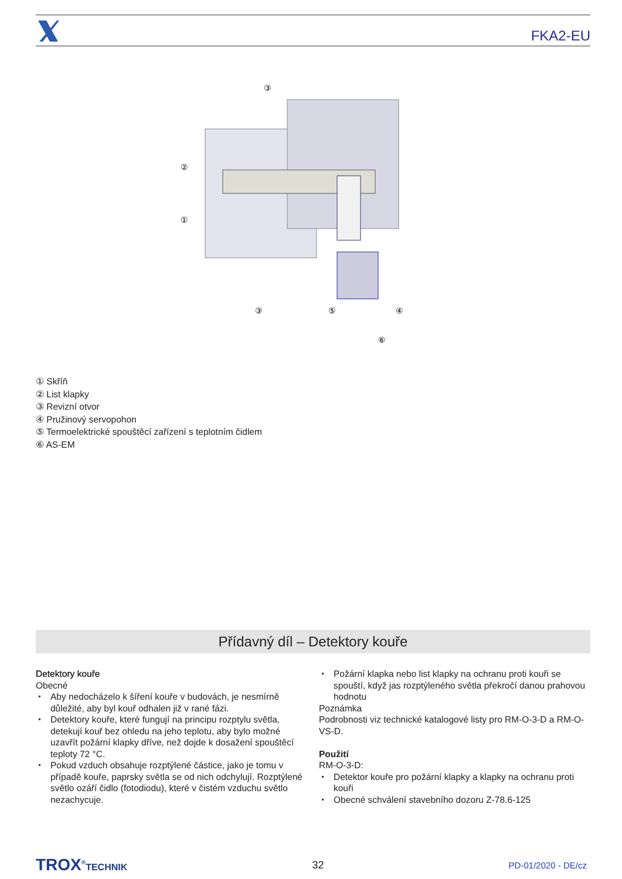FKA2-EU
③
②
①
③
⑤
④
⑥
① Skříň
② List klapky
③ Revizní otvor
④ Pružinový servopohon
⑤ Termoelektrické spouštěcí zařízení s teplotním čidlem
⑥ AS-EM
Přídavný díl – Detektory kouře
Detektory kouře
Obecné
Aby nedocházelo k šíření kouře v budovách, je nesmírně důležité, aby byl kouř odhalen již v rané fázi.
Detektory kouře, které fungují na principu rozptylu světla, detekují kouř bez ohledu na jeho teplotu, aby bylo možné uzavřít požární klapky dříve, než dojde k dosažení spouštěcí teploty 72 °C.
Pokud vzduch obsahuje rozptýlené částice, jako je tomu v případě kouře, paprsky světla se od nich odchylují. Rozptýlené světlo ozáří čidlo (fotodiodu), které v čistém vzduchu světlo nezachycuje.
Požární klapka nebo list klapky na ochranu proti kouři se spouští, když jas rozptýleného světla překročí danou prahovou hodnotu
Poznámka
Podrobnosti viz technické katalogové listy pro RM-O-3-D a RM-O-VS-D.
Použití
RM-O-3-D:
Detektor kouře pro požární klapky a klapky na ochranu proti kouři
Obecné schválení stavebního dozoru Z-78.6-125
TROX<sup>®</sup>TECHNIK 32 PD-01/2020 - DE/cz